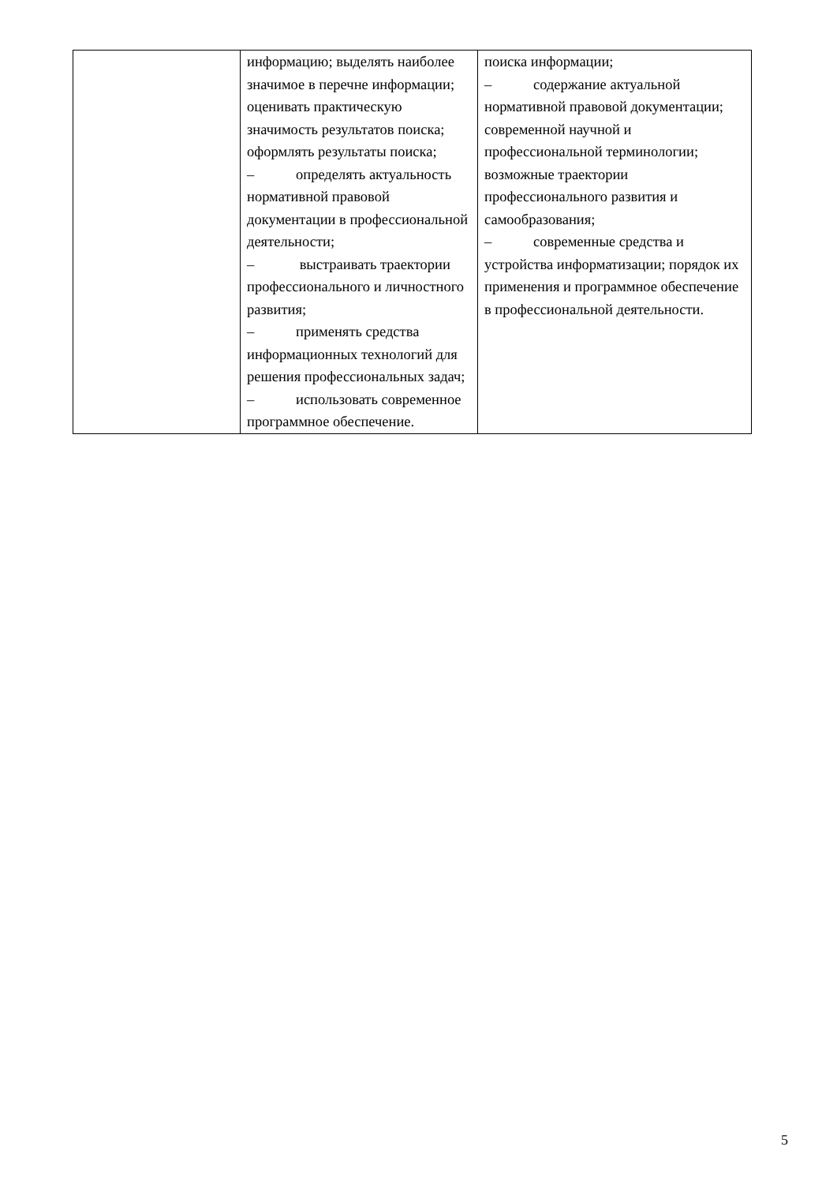| | информацию; выделять наиболее значимое в перечне информации; оценивать практическую значимость результатов поиска; оформлять результаты поиска; – определять актуальность нормативной правовой документации в профессиональной деятельности; – выстраивать траектории профессионального и личностного развития; – применять средства информационных технологий для решения профессиональных задач; – использовать современное программное обеспечение. | поиска информации; – содержание актуальной нормативной правовой документации; современной научной и профессиональной терминологии; возможные траектории профессионального развития и самообразования; – современные средства и устройства информатизации; порядок их применения и программное обеспечение в профессиональной деятельности. |
5